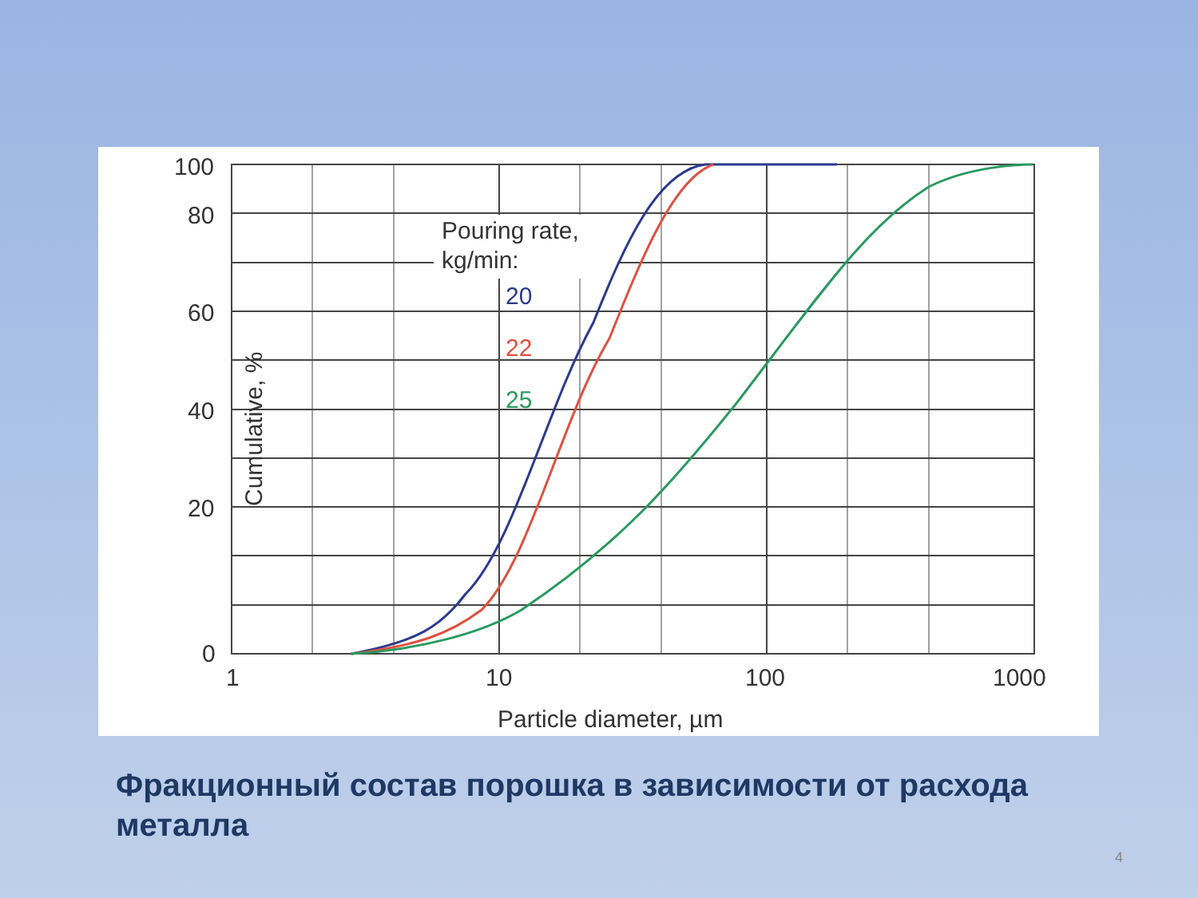100
80
60
40
20
0
1
10
100
1000
Particle diameter, µm
Cumulative, %
Pouring rate,
kg/min:
20
22
25
Фракционный состав порошка в зависимости от расхода металла
4